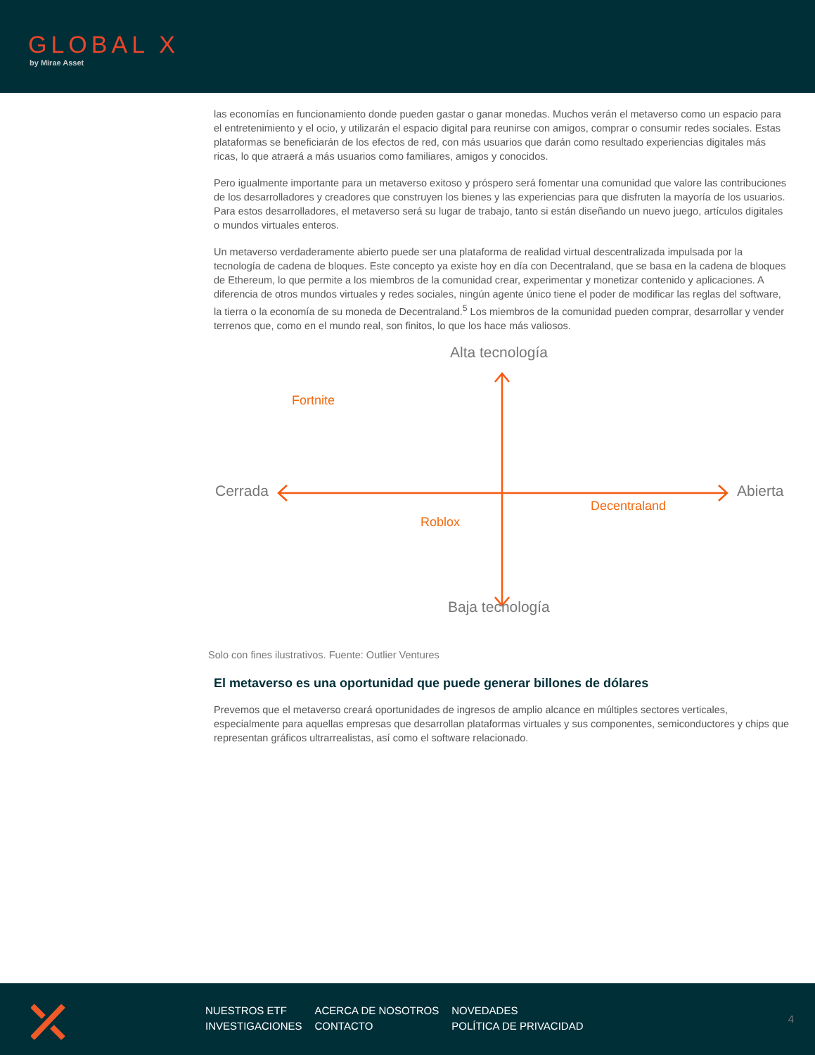GLOBAL X
by Mirae Asset
las economías en funcionamiento donde pueden gastar o ganar monedas. Muchos verán el metaverso como un espacio para el entretenimiento y el ocio, y utilizarán el espacio digital para reunirse con amigos, comprar o consumir redes sociales. Estas plataformas se beneficiarán de los efectos de red, con más usuarios que darán como resultado experiencias digitales más ricas, lo que atraerá a más usuarios como familiares, amigos y conocidos.
Pero igualmente importante para un metaverso exitoso y próspero será fomentar una comunidad que valore las contribuciones de los desarrolladores y creadores que construyen los bienes y las experiencias para que disfruten la mayoría de los usuarios. Para estos desarrolladores, el metaverso será su lugar de trabajo, tanto si están diseñando un nuevo juego, artículos digitales o mundos virtuales enteros.
Un metaverso verdaderamente abierto puede ser una plataforma de realidad virtual descentralizada impulsada por la tecnología de cadena de bloques. Este concepto ya existe hoy en día con Decentraland, que se basa en la cadena de bloques de Ethereum, lo que permite a los miembros de la comunidad crear, experimentar y monetizar contenido y aplicaciones. A diferencia de otros mundos virtuales y redes sociales, ningún agente único tiene el poder de modificar las reglas del software, la tierra o la economía de su moneda de Decentraland.<sup>5</sup> Los miembros de la comunidad pueden comprar, desarrollar y vender terrenos que, como en el mundo real, son finitos, lo que los hace más valiosos.
Alta tecnología
Fortnite
Cerrada Abierta
Decentraland
Roblox
Baja tecnología
Solo con fines ilustrativos. Fuente: Outlier Ventures
El metaverso es una oportunidad que puede generar billones de dólares
Prevemos que el metaverso creará oportunidades de ingresos de amplio alcance en múltiples sectores verticales, especialmente para aquellas empresas que desarrollan plataformas virtuales y sus componentes, semiconductores y chips que representan gráficos ultrarrealistas, así como el software relacionado.
NUESTROS ETF
INVESTIGACIONES
ACERCA DE NOSOTROS
CONTACTO
NOVEDADES
POLÍTICA DE PRIVACIDAD
4